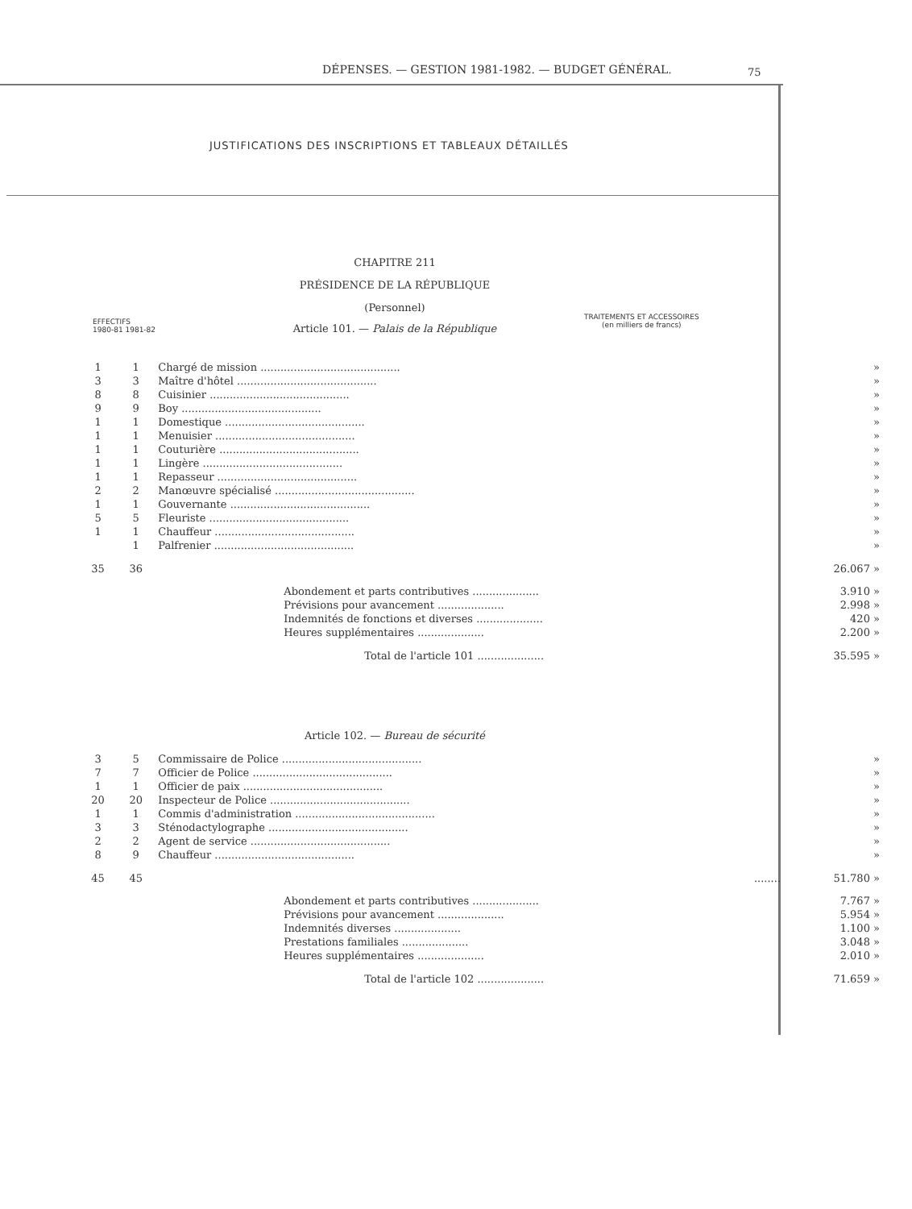DÉPENSES. — GESTION 1981-1982. — BUDGET GÉNÉRAL.
75
JUSTIFICATIONS DES INSCRIPTIONS ET TABLEAUX DÉTAILLÉS
CHAPITRE 211
PRÉSIDENCE DE LA RÉPUBLIQUE
(Personnel)
Article 101. — Palais de la République
EFFECTIFS
1980-81 1981-82
TRAITEMENTS ET ACCESSOIRES
(en milliers de francs)
| 1 | 1 | Chargé de mission .......................................... | » |
| 3 | 3 | Maître d'hôtel .......................................... | » |
| 8 | 8 | Cuisinier .......................................... | » |
| 9 | 9 | Boy .......................................... | » |
| 1 | 1 | Domestique .......................................... | » |
| 1 | 1 | Menuisier .......................................... | » |
| 1 | 1 | Couturière .......................................... | » |
| 1 | 1 | Lingère .......................................... | » |
| 1 | 1 | Repasseur .......................................... | » |
| 2 | 2 | Manœuvre spécialisé .......................................... | » |
| 1 | 1 | Gouvernante .......................................... | » |
| 5 | 5 | Fleuriste .......................................... | » |
| 1 | 1 | Chauffeur .......................................... | » |
| | 1 | Palfrenier .......................................... | » |
| 35 | 36 | | 26.067 » |
| | | Abondement et parts contributives .................... | 3.910 » |
| | | Prévisions pour avancement .................... | 2.998 » |
| | | Indemnités de fonctions et diverses .................... | 420 » |
| | | Heures supplémentaires .................... | 2.200 » |
| | | Total de l'article 101 .................... | 35.595 » |
Article 102. — Bureau de sécurité
| 3 | 5 | Commissaire de Police .......................................... | » |
| 7 | 7 | Officier de Police .......................................... | » |
| 1 | 1 | Officier de paix .......................................... | » |
| 20 | 20 | Inspecteur de Police .......................................... | » |
| 1 | 1 | Commis d'administration .......................................... | » |
| 3 | 3 | Sténodactylographe .......................................... | » |
| 2 | 2 | Agent de service .......................................... | » |
| 8 | 9 | Chauffeur .......................................... | » |
| 45 | 45 | ........ | 51.780 » |
| | | Abondement et parts contributives .................... | 7.767 » |
| | | Prévisions pour avancement .................... | 5.954 » |
| | | Indemnités diverses .................... | 1.100 » |
| | | Prestations familiales .................... | 3.048 » |
| | | Heures supplémentaires .................... | 2.010 » |
| | | Total de l'article 102 .................... | 71.659 » |